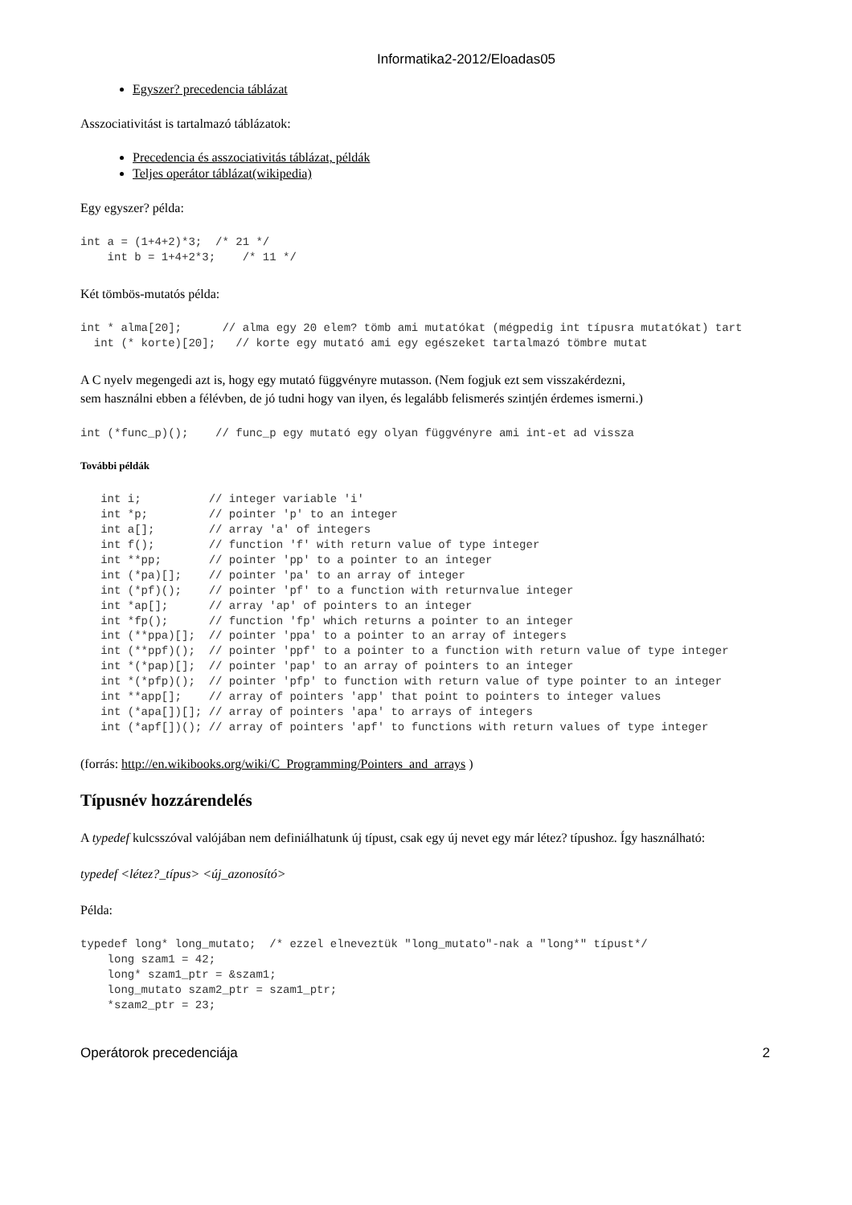Informatika2-2012/Eloadas05
Egyszer? precedencia táblázat
Asszociativitást is tartalmazó táblázatok:
Precedencia és asszociativitás táblázat, példák
Teljes operátor táblázat(wikipedia)
Egy egyszer? példa:
int a = (1+4+2)*3;  /* 21 */
    int b = 1+4+2*3;    /* 11 */
Két tömbös-mutatós példa:
int * alma[20];      // alma egy 20 elem? tömb ami mutatókat (mégpedig int típusra mutatókat) tart
  int (* korte)[20];   // korte egy mutató ami egy egészeket tartalmazó tömbre mutat
A C nyelv megengedi azt is, hogy egy mutató függvényre mutasson. (Nem fogjuk ezt sem visszakérdezni,
sem használni ebben a félévben, de jó tudni hogy van ilyen, és legalább felismerés szintjén érdemes ismerni.)
int (*func_p)();    // func_p egy mutató egy olyan függvényre ami int-et ad vissza
További példák
   int i;          // integer variable 'i'
   int *p;         // pointer 'p' to an integer
   int a[];        // array 'a' of integers
   int f();        // function 'f' with return value of type integer
   int **pp;       // pointer 'pp' to a pointer to an integer
   int (*pa)[];    // pointer 'pa' to an array of integer
   int (*pf)();    // pointer 'pf' to a function with returnvalue integer
   int *ap[];      // array 'ap' of pointers to an integer
   int *fp();      // function 'fp' which returns a pointer to an integer
   int (**ppa)[];  // pointer 'ppa' to a pointer to an array of integers
   int (**ppf)();  // pointer 'ppf' to a pointer to a function with return value of type integer
   int *(*pap)[];  // pointer 'pap' to an array of pointers to an integer
   int *(*pfp)();  // pointer 'pfp' to function with return value of type pointer to an integer
   int **app[];    // array of pointers 'app' that point to pointers to integer values
   int (*apa[])[]; // array of pointers 'apa' to arrays of integers
   int (*apf[])(); // array of pointers 'apf' to functions with return values of type integer
(forrás: http://en.wikibooks.org/wiki/C_Programming/Pointers_and_arrays )
Típusnév hozzárendelés
A typedef kulcsszóval valójában nem definiálhatunk új típust, csak egy új nevet egy már létez? típushoz. Így használható:
typedef <létez?_típus> <új_azonosító>
Példa:
typedef long* long_mutato;  /* ezzel elneveztük "long_mutato"-nak a "long*" típust*/
    long szam1 = 42;
    long* szam1_ptr = &szam1;
    long_mutato szam2_ptr = szam1_ptr;
    *szam2_ptr = 23;
Operátorok precedenciája 2